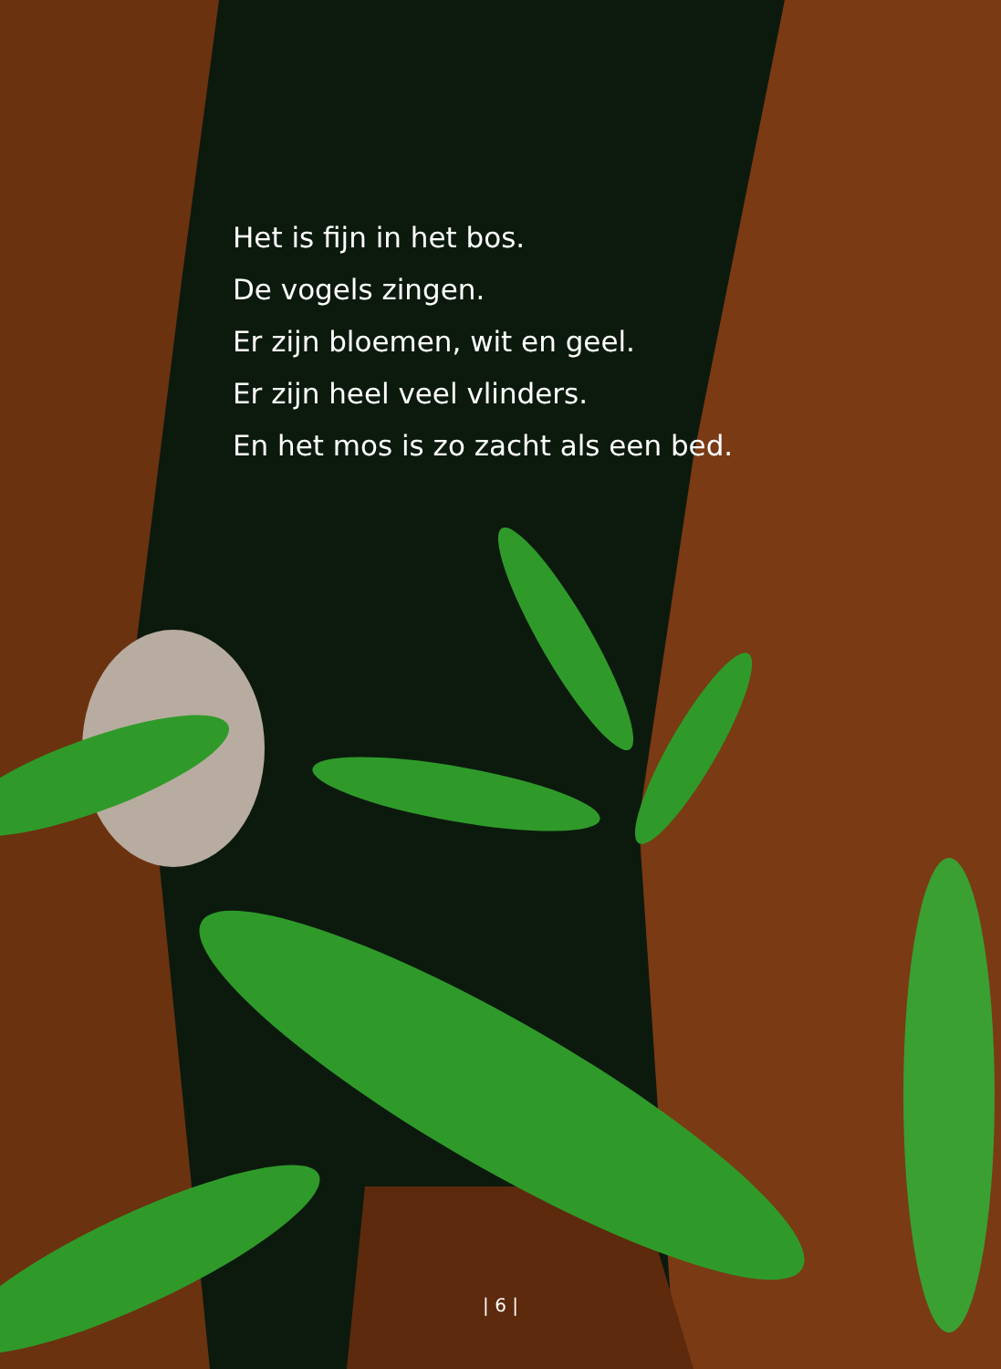Het is fijn in het bos.
De vogels zingen.
Er zijn bloemen, wit en geel.
Er zijn heel veel vlinders.
En het mos is zo zacht als een bed.
| 6 |